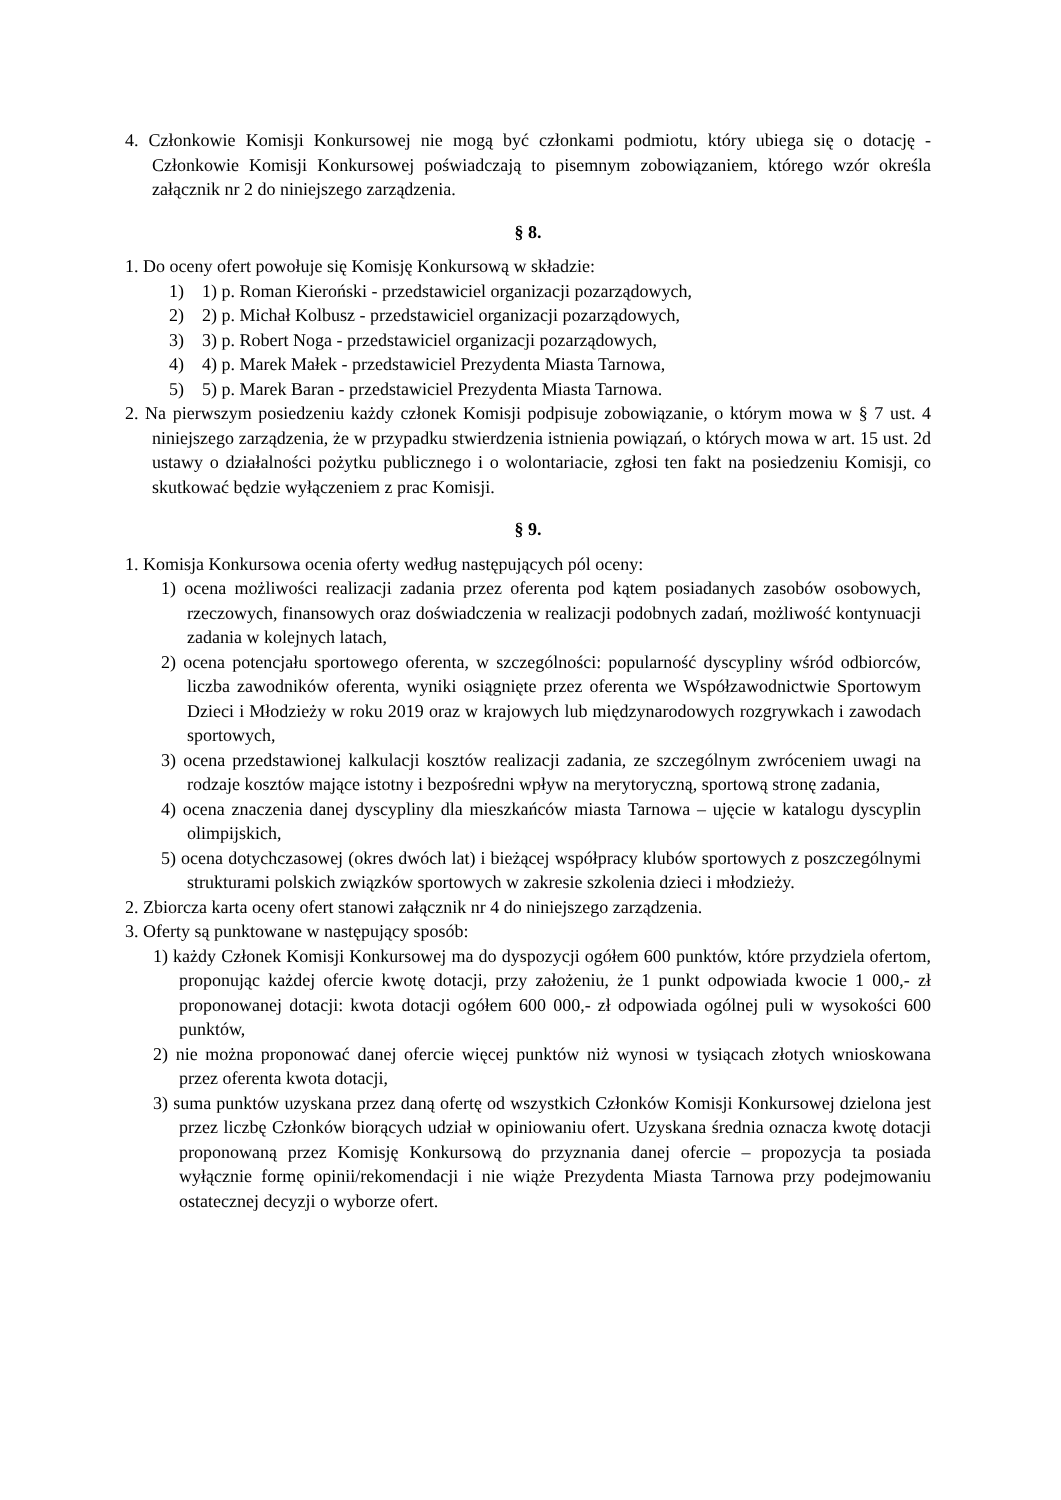4. Członkowie Komisji Konkursowej nie mogą być członkami podmiotu, który ubiega się o dotację - Członkowie Komisji Konkursowej poświadczają to pisemnym zobowiązaniem, którego wzór określa załącznik nr 2 do niniejszego zarządzenia.
§ 8.
1. Do oceny ofert powołuje się Komisję Konkursową w składzie:
1) 1) p. Roman Kieroński - przedstawiciel organizacji pozarządowych,
2) 2) p. Michał Kolbusz - przedstawiciel organizacji pozarządowych,
3) 3) p. Robert Noga - przedstawiciel organizacji pozarządowych,
4) 4) p. Marek Małek - przedstawiciel Prezydenta Miasta Tarnowa,
5) 5) p. Marek Baran - przedstawiciel Prezydenta Miasta Tarnowa.
2. Na pierwszym posiedzeniu każdy członek Komisji podpisuje zobowiązanie, o którym mowa w § 7 ust. 4 niniejszego zarządzenia, że w przypadku stwierdzenia istnienia powiązań, o których mowa w art. 15 ust. 2d ustawy o działalności pożytku publicznego i o wolontariacie, zgłosi ten fakt na posiedzeniu Komisji, co skutkować będzie wyłączeniem z prac Komisji.
§ 9.
1. Komisja Konkursowa ocenia oferty według następujących pól oceny:
1) ocena możliwości realizacji zadania przez oferenta pod kątem posiadanych zasobów osobowych, rzeczowych, finansowych oraz doświadczenia w realizacji podobnych zadań, możliwość kontynuacji zadania w kolejnych latach,
2) ocena potencjału sportowego oferenta, w szczególności: popularność dyscypliny wśród odbiorców, liczba zawodników oferenta, wyniki osiągnięte przez oferenta we Współzawodnictwie Sportowym Dzieci i Młodzieży w roku 2019 oraz w krajowych lub międzynarodowych rozgrywkach i zawodach sportowych,
3) ocena przedstawionej kalkulacji kosztów realizacji zadania, ze szczególnym zwróceniem uwagi na rodzaje kosztów mające istotny i bezpośredni wpływ na merytoryczną, sportową stronę zadania,
4) ocena znaczenia danej dyscypliny dla mieszkańców miasta Tarnowa – ujęcie w katalogu dyscyplin olimpijskich,
5) ocena dotychczasowej (okres dwóch lat) i bieżącej współpracy klubów sportowych z poszczególnymi strukturami polskich związków sportowych w zakresie szkolenia dzieci i młodzieży.
2. Zbiorcza karta oceny ofert stanowi załącznik nr 4 do niniejszego zarządzenia.
3. Oferty są punktowane w następujący sposób:
1) każdy Członek Komisji Konkursowej ma do dyspozycji ogółem 600 punktów, które przydziela ofertom, proponując każdej ofercie kwotę dotacji, przy założeniu, że 1 punkt odpowiada kwocie 1 000,- zł proponowanej dotacji: kwota dotacji ogółem 600 000,- zł odpowiada ogólnej puli w wysokości 600 punktów,
2) nie można proponować danej ofercie więcej punktów niż wynosi w tysiącach złotych wnioskowana przez oferenta kwota dotacji,
3) suma punktów uzyskana przez daną ofertę od wszystkich Członków Komisji Konkursowej dzielona jest przez liczbę Członków biorących udział w opiniowaniu ofert. Uzyskana średnia oznacza kwotę dotacji proponowaną przez Komisję Konkursową do przyznania danej ofercie – propozycja ta posiada wyłącznie formę opinii/rekomendacji i nie wiąże Prezydenta Miasta Tarnowa przy podejmowaniu ostatecznej decyzji o wyborze ofert.